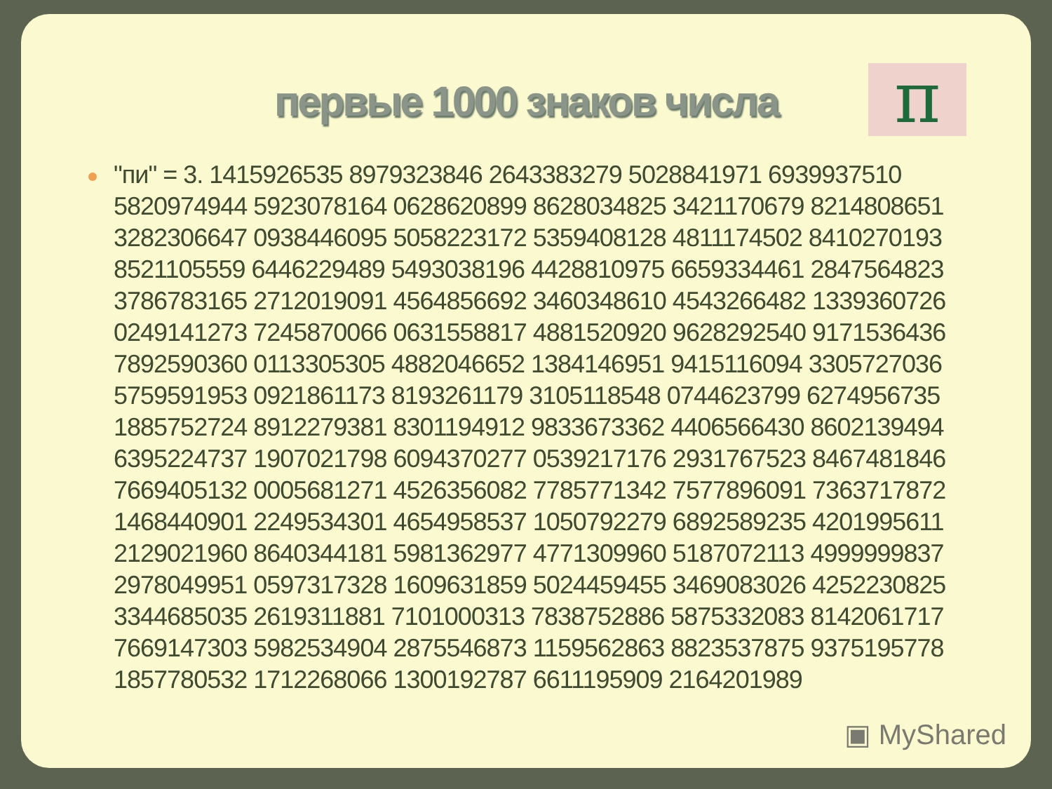π
первые 1000 знаков числа
"пи" = 3. 1415926535 8979323846 2643383279 5028841971 6939937510 5820974944 5923078164 0628620899 8628034825 3421170679 8214808651 3282306647 0938446095 5058223172 5359408128 4811174502 8410270193 8521105559 6446229489 5493038196 4428810975 6659334461 2847564823 3786783165 2712019091 4564856692 3460348610 4543266482 1339360726 0249141273 7245870066 0631558817 4881520920 9628292540 9171536436 7892590360 0113305305 4882046652 1384146951 9415116094 3305727036 5759591953 0921861173 8193261179 3105118548 0744623799 6274956735 1885752724 8912279381 8301194912 9833673362 4406566430 8602139494 6395224737 1907021798 6094370277 0539217176 2931767523 8467481846 7669405132 0005681271 4526356082 7785771342 7577896091 7363717872 1468440901 2249534301 4654958537 1050792279 6892589235 4201995611 2129021960 8640344181 5981362977 4771309960 5187072113 4999999837 2978049951 0597317328 1609631859 5024459455 3469083026 4252230825 3344685035 2619311881 7101000313 7838752886 5875332083 8142061717 7669147303 5982534904 2875546873 1159562863 8823537875 9375195778 1857780532 1712268066 1300192787 6611195909 2164201989
▣ MyShared